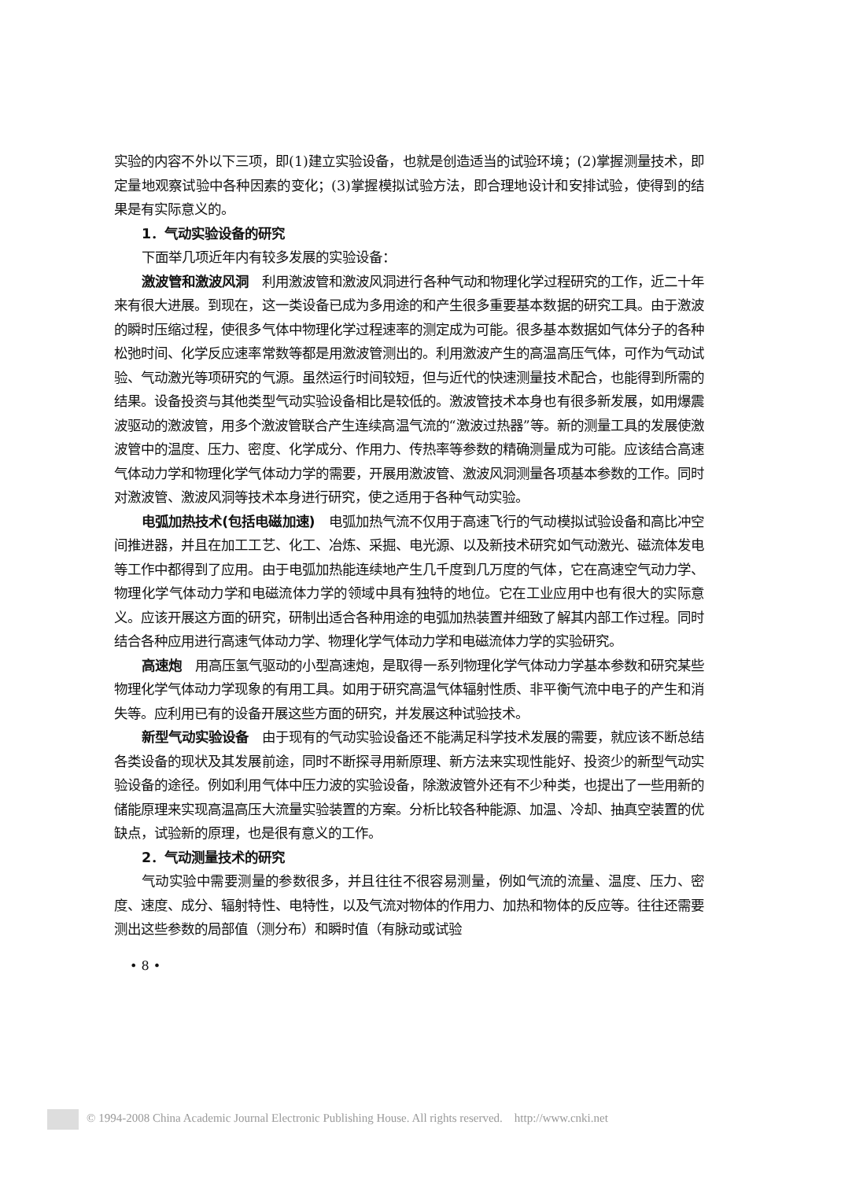实验的内容不外以下三项，即(1)建立实验设备，也就是创造适当的试验环境；(2)掌握测量技术，即定量地观察试验中各种因素的变化；(3)掌握模拟试验方法，即合理地设计和安排试验，使得到的结果是有实际意义的。
1．气动实验设备的研究
下面举几项近年内有较多发展的实验设备：
激波管和激波风洞　利用激波管和激波风洞进行各种气动和物理化学过程研究的工作，近二十年来有很大进展。到现在，这一类设备已成为多用途的和产生很多重要基本数据的研究工具。由于激波的瞬时压缩过程，使很多气体中物理化学过程速率的测定成为可能。很多基本数据如气体分子的各种松弛时间、化学反应速率常数等都是用激波管测出的。利用激波产生的高温高压气体，可作为气动试验、气动激光等项研究的气源。虽然运行时间较短，但与近代的快速测量技术配合，也能得到所需的结果。设备投资与其他类型气动实验设备相比是较低的。激波管技术本身也有很多新发展，如用爆震波驱动的激波管，用多个激波管联合产生连续高温气流的“激波过热器”等。新的测量工具的发展使激波管中的温度、压力、密度、化学成分、作用力、传热率等参数的精确测量成为可能。应该结合高速气体动力学和物理化学气体动力学的需要，开展用激波管、激波风洞测量各项基本参数的工作。同时对激波管、激波风洞等技术本身进行研究，使之适用于各种气动实验。
电弧加热技术(包括电磁加速)　电弧加热气流不仅用于高速飞行的气动模拟试验设备和高比冲空间推进器，并且在加工工艺、化工、冶炼、采掘、电光源、以及新技术研究如气动激光、磁流体发电等工作中都得到了应用。由于电弧加热能连续地产生几千度到几万度的气体，它在高速空气动力学、物理化学气体动力学和电磁流体力学的领域中具有独特的地位。它在工业应用中也有很大的实际意义。应该开展这方面的研究，研制出适合各种用途的电弧加热装置并细致了解其内部工作过程。同时结合各种应用进行高速气体动力学、物理化学气体动力学和电磁流体力学的实验研究。
高速炮　用高压氢气驱动的小型高速炮，是取得一系列物理化学气体动力学基本参数和研究某些物理化学气体动力学现象的有用工具。如用于研究高温气体辐射性质、非平衡气流中电子的产生和消失等。应利用已有的设备开展这些方面的研究，并发展这种试验技术。
新型气动实验设备　由于现有的气动实验设备还不能满足科学技术发展的需要，就应该不断总结各类设备的现状及其发展前途，同时不断探寻用新原理、新方法来实现性能好、投资少的新型气动实验设备的途径。例如利用气体中压力波的实验设备，除激波管外还有不少种类，也提出了一些用新的储能原理来实现高温高压大流量实验装置的方案。分析比较各种能源、加温、冷却、抽真空装置的优缺点，试验新的原理，也是很有意义的工作。
2．气动测量技术的研究
气动实验中需要测量的参数很多，并且往往不很容易测量，例如气流的流量、温度、压力、密度、速度、成分、辐射特性、电特性，以及气流对物体的作用力、加热和物体的反应等。往往还需要测出这些参数的局部值（测分布）和瞬时值（有脉动或试验
• 8 •
© 1994-2008 China Academic Journal Electronic Publishing House. All rights reserved. http://www.cnki.net